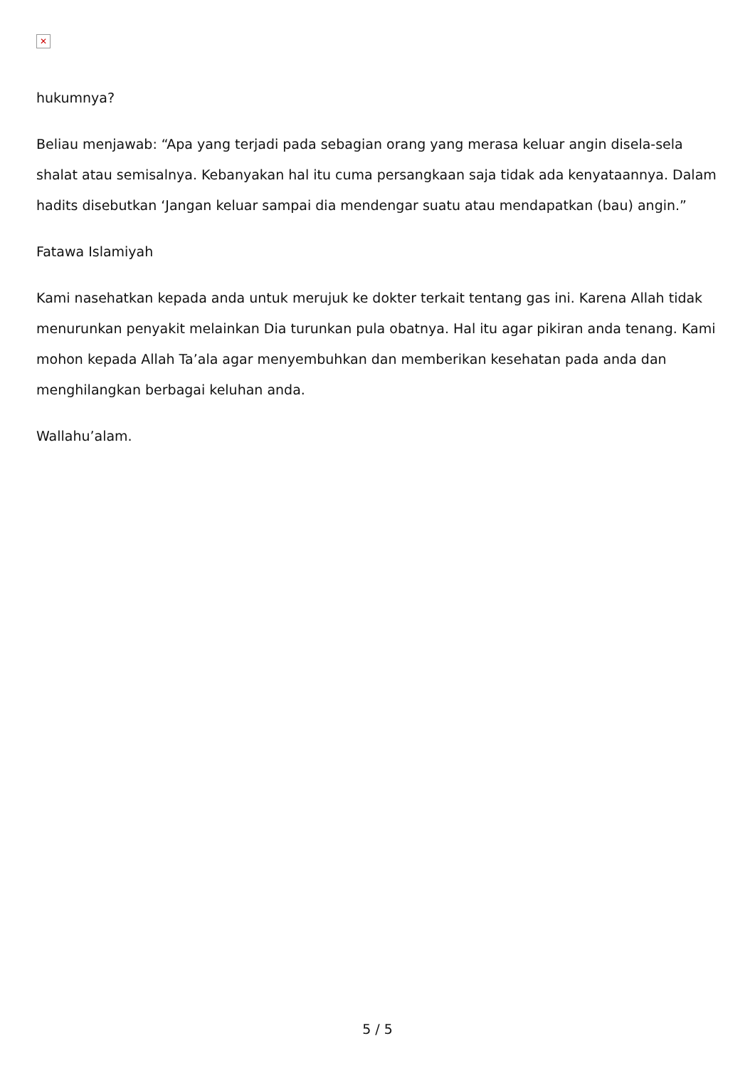✕
hukumnya?
Beliau menjawab: “Apa yang terjadi pada sebagian orang yang merasa keluar angin disela-sela shalat atau semisalnya. Kebanyakan hal itu cuma persangkaan saja tidak ada kenyataannya. Dalam hadits disebutkan ‘Jangan keluar sampai dia mendengar suatu atau mendapatkan (bau) angin.”
Fatawa Islamiyah
Kami nasehatkan kepada anda untuk merujuk ke dokter terkait tentang gas ini. Karena Allah tidak menurunkan penyakit melainkan Dia turunkan pula obatnya. Hal itu agar pikiran anda tenang. Kami mohon kepada Allah Ta’ala agar menyembuhkan dan memberikan kesehatan pada anda dan menghilangkan berbagai keluhan anda.
Wallahu’alam.
5 / 5